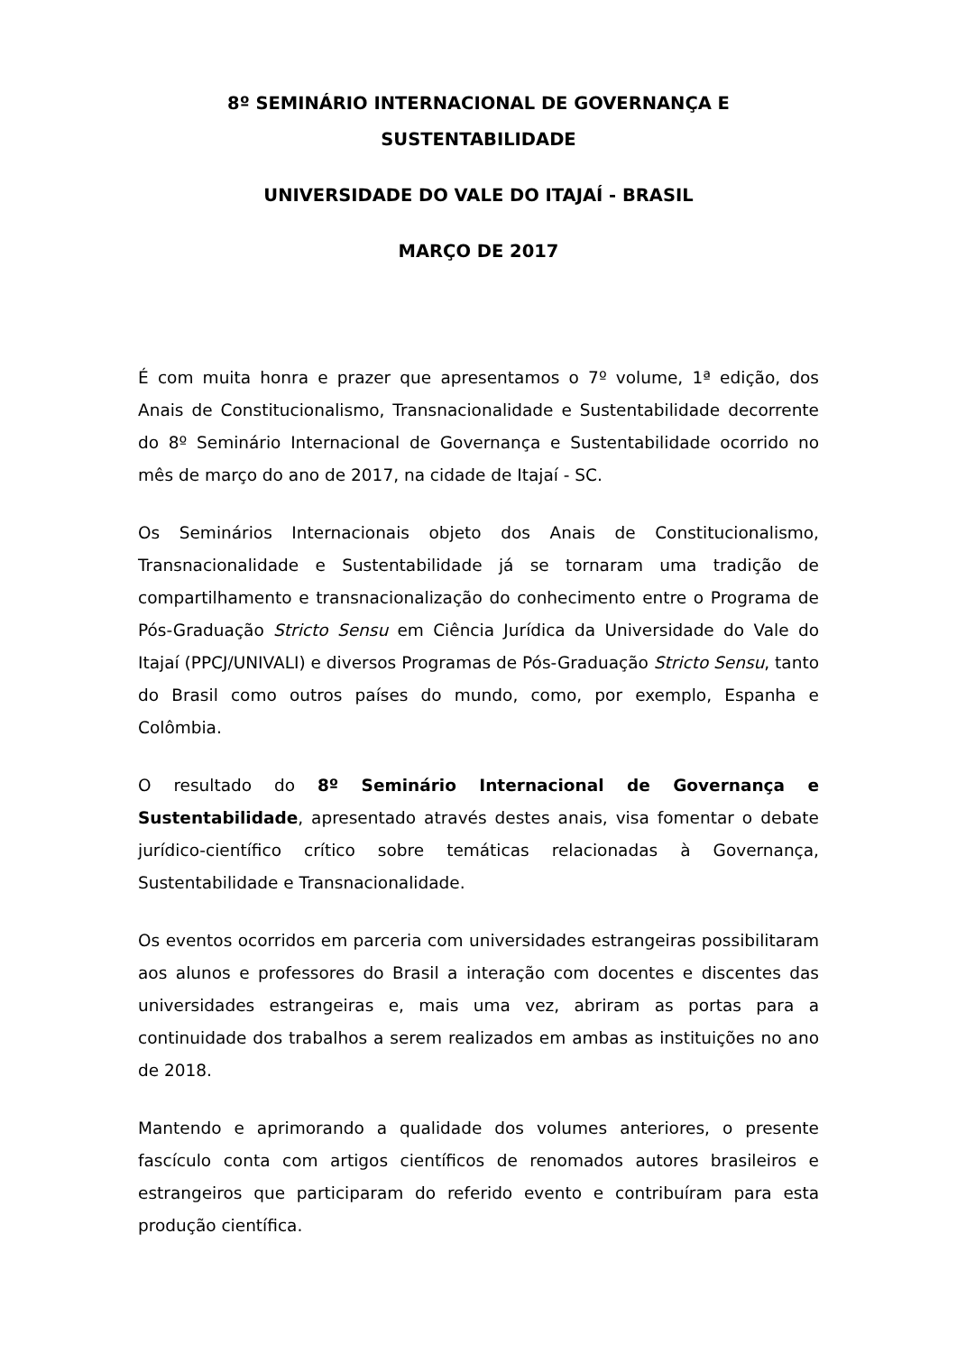8º SEMINÁRIO INTERNACIONAL DE GOVERNANÇA E SUSTENTABILIDADE
UNIVERSIDADE DO VALE DO ITAJAÍ - BRASIL
MARÇO DE 2017
É com muita honra e prazer que apresentamos o 7º volume, 1ª edição, dos Anais de Constitucionalismo, Transnacionalidade e Sustentabilidade decorrente do 8º Seminário Internacional de Governança e Sustentabilidade ocorrido no mês de março do ano de 2017, na cidade de Itajaí - SC.
Os Seminários Internacionais objeto dos Anais de Constitucionalismo, Transnacionalidade e Sustentabilidade já se tornaram uma tradição de compartilhamento e transnacionalização do conhecimento entre o Programa de Pós-Graduação Stricto Sensu em Ciência Jurídica da Universidade do Vale do Itajaí (PPCJ/UNIVALI) e diversos Programas de Pós-Graduação Stricto Sensu, tanto do Brasil como outros países do mundo, como, por exemplo, Espanha e Colômbia.
O resultado do 8º Seminário Internacional de Governança e Sustentabilidade, apresentado através destes anais, visa fomentar o debate jurídico-científico crítico sobre temáticas relacionadas à Governança, Sustentabilidade e Transnacionalidade.
Os eventos ocorridos em parceria com universidades estrangeiras possibilitaram aos alunos e professores do Brasil a interação com docentes e discentes das universidades estrangeiras e, mais uma vez, abriram as portas para a continuidade dos trabalhos a serem realizados em ambas as instituições no ano de 2018.
Mantendo e aprimorando a qualidade dos volumes anteriores, o presente fascículo conta com artigos científicos de renomados autores brasileiros e estrangeiros que participaram do referido evento e contribuíram para esta produção científica.